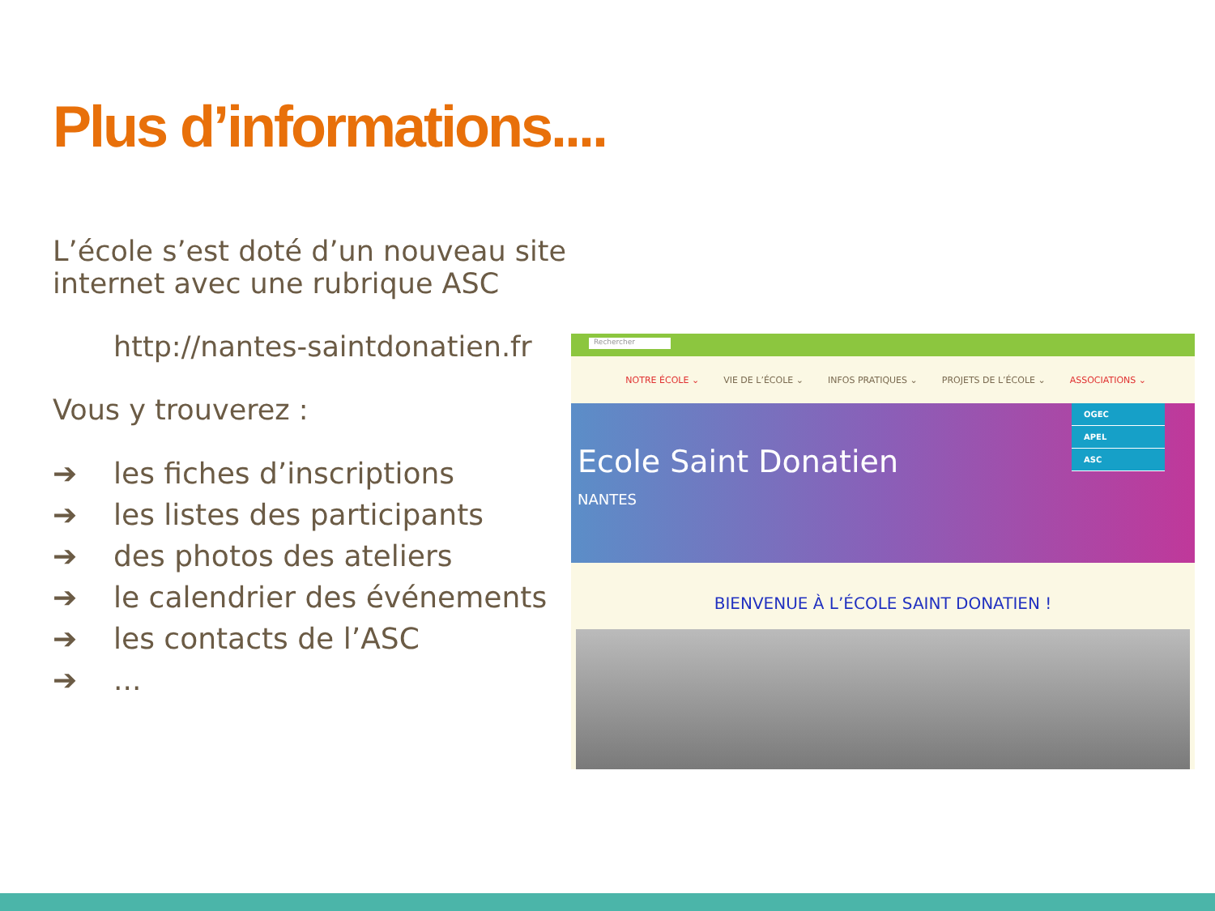Plus d’informations....
L’école s’est doté d’un nouveau site internet avec une rubrique ASC
http://nantes-saintdonatien.fr
Vous y trouverez :
➔ les fiches d’inscriptions
➔ les listes des participants
➔ des photos des ateliers
➔ le calendrier des événements
➔ les contacts de l’ASC
➔...
Rechercher
NOTRE ÉCOLE ⌄ VIE DE L’ÉCOLE ⌄ INFOS PRATIQUES ⌄ PROJETS DE L’ÉCOLE ⌄ ASSOCIATIONS ⌄
Ecole Saint Donatien
NANTES
OGEC
APEL
ASC
BIENVENUE À L’ÉCOLE SAINT DONATIEN !